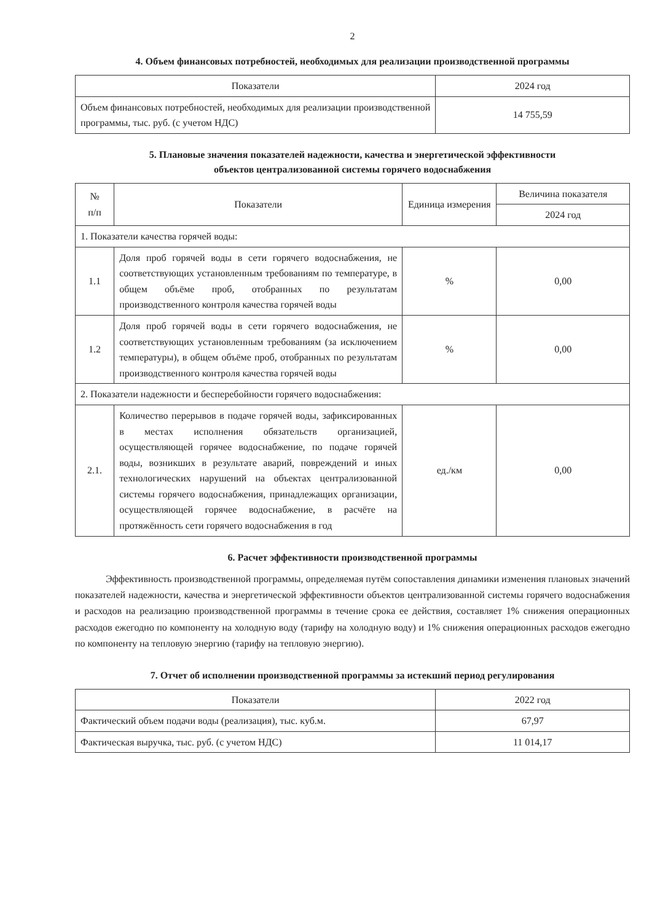2
4. Объем финансовых потребностей, необходимых для реализации производственной программы
| Показатели | 2024 год |
| --- | --- |
| Объем финансовых потребностей, необходимых для реализации производственной программы, тыс. руб. (с учетом НДС) | 14 755,59 |
5. Плановые значения показателей надежности, качества и энергетической эффективности
объектов централизованной системы горячего водоснабжения
| № п/п | Показатели | Единица измерения | Величина показателя |
| --- | --- | --- | --- |
| | | | 2024 год |
| 1. Показатели качества горячей воды: | | | |
| 1.1 | Доля проб горячей воды в сети горячего водоснабжения, не соответствующих установленным требованиям по температуре, в общем объёме проб, отобранных по результатам производственного контроля качества горячей воды | % | 0,00 |
| 1.2 | Доля проб горячей воды в сети горячего водоснабжения, не соответствующих установленным требованиям (за исключением температуры), в общем объёме проб, отобранных по результатам производственного контроля качества горячей воды | % | 0,00 |
| 2. Показатели надежности и бесперебойности горячего водоснабжения: | | | |
| 2.1. | Количество перерывов в подаче горячей воды, зафиксированных в местах исполнения обязательств организацией, осуществляющей горячее водоснабжение, по подаче горячей воды, возникших в результате аварий, повреждений и иных технологических нарушений на объектах централизованной системы горячего водоснабжения, принадлежащих организации, осуществляющей горячее водоснабжение, в расчёте на протяжённость сети горячего водоснабжения в год | ед./км | 0,00 |
6. Расчет эффективности производственной программы
Эффективность производственной программы, определяемая путём сопоставления динамики изменения плановых значений показателей надежности, качества и энергетической эффективности объектов централизованной системы горячего водоснабжения и расходов на реализацию производственной программы в течение срока ее действия, составляет 1% снижения операционных расходов ежегодно по компоненту на холодную воду (тарифу на холодную воду) и 1% снижения операционных расходов ежегодно по компоненту на тепловую энергию (тарифу на тепловую энергию).
7. Отчет об исполнении производственной программы за истекший период регулирования
| Показатели | 2022 год |
| --- | --- |
| Фактический объем подачи воды (реализация), тыс. куб.м. | 67,97 |
| Фактическая выручка, тыс. руб. (с учетом НДС) | 11 014,17 |